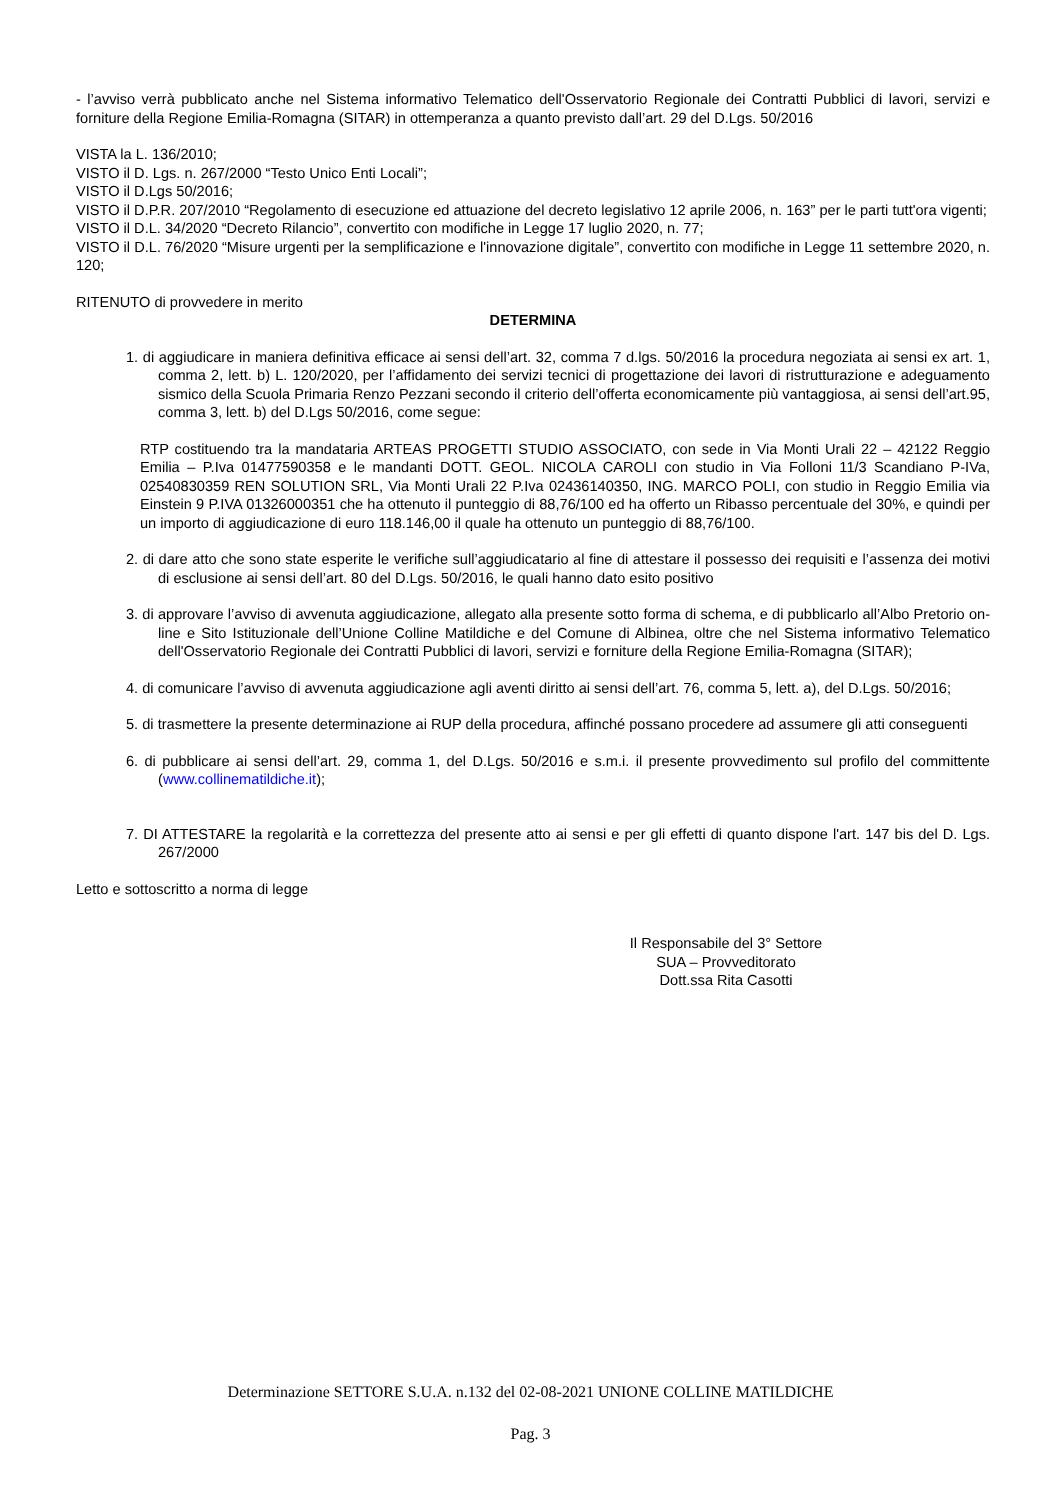- l’avviso verrà pubblicato anche nel Sistema informativo Telematico dell'Osservatorio Regionale dei Contratti Pubblici di lavori, servizi e forniture della Regione Emilia-Romagna (SITAR) in ottemperanza a quanto previsto dall’art. 29 del D.Lgs. 50/2016
VISTA la L. 136/2010;
VISTO il D. Lgs. n. 267/2000 “Testo Unico Enti Locali”;
VISTO il D.Lgs 50/2016;
VISTO il D.P.R. 207/2010 “Regolamento di esecuzione ed attuazione del decreto legislativo 12 aprile 2006, n. 163” per le parti tutt'ora vigenti;
VISTO il D.L. 34/2020 “Decreto Rilancio”, convertito con modifiche in Legge 17 luglio 2020, n. 77;
VISTO il D.L. 76/2020 “Misure urgenti per la semplificazione e l'innovazione digitale”, convertito con modifiche in Legge 11 settembre 2020, n. 120;
RITENUTO di provvedere in merito
DETERMINA
1. di aggiudicare in maniera definitiva efficace ai sensi dell’art. 32, comma 7 d.lgs. 50/2016 la procedura negoziata ai sensi ex art. 1, comma 2, lett. b) L. 120/2020, per l’affidamento dei servizi tecnici di progettazione dei lavori di ristrutturazione e adeguamento sismico della Scuola Primaria Renzo Pezzani secondo il criterio dell’offerta economicamente più vantaggiosa, ai sensi dell’art.95, comma 3, lett. b) del D.Lgs 50/2016, come segue:
RTP costituendo tra la mandataria ARTEAS PROGETTI STUDIO ASSOCIATO, con sede in Via Monti Urali 22 – 42122 Reggio Emilia – P.Iva 01477590358 e le mandanti DOTT. GEOL. NICOLA CAROLI con studio in Via Folloni 11/3 Scandiano P-IVa, 02540830359 REN SOLUTION SRL, Via Monti Urali 22 P.Iva 02436140350, ING. MARCO POLI, con studio in Reggio Emilia via Einstein 9 P.IVA 01326000351 che ha ottenuto il punteggio di 88,76/100 ed ha offerto un Ribasso percentuale del 30%, e quindi per un importo di aggiudicazione di euro 118.146,00 il quale ha ottenuto un punteggio di 88,76/100.
2. di dare atto che sono state esperite le verifiche sull’aggiudicatario al fine di attestare il possesso dei requisiti e l’assenza dei motivi di esclusione ai sensi dell’art. 80 del D.Lgs. 50/2016, le quali hanno dato esito positivo
3. di approvare l’avviso di avvenuta aggiudicazione, allegato alla presente sotto forma di schema, e di pubblicarlo all’Albo Pretorio on-line e Sito Istituzionale dell’Unione Colline Matildiche e del Comune di Albinea, oltre che nel Sistema informativo Telematico dell'Osservatorio Regionale dei Contratti Pubblici di lavori, servizi e forniture della Regione Emilia-Romagna (SITAR);
4. di comunicare l’avviso di avvenuta aggiudicazione agli aventi diritto ai sensi dell’art. 76, comma 5, lett. a), del D.Lgs. 50/2016;
5. di trasmettere la presente determinazione ai RUP della procedura, affinché possano procedere ad assumere gli atti conseguenti
6. di pubblicare ai sensi dell’art. 29, comma 1, del D.Lgs. 50/2016 e s.m.i. il presente provvedimento sul profilo del committente (www.collinematildiche.it);
7. DI ATTESTARE la regolarità e la correttezza del presente atto ai sensi e per gli effetti di quanto dispone l'art. 147 bis del D. Lgs. 267/2000
Letto e sottoscritto a norma di legge
Il Responsabile del 3° Settore
SUA – Provveditorato
Dott.ssa Rita Casotti
Determinazione SETTORE S.U.A. n.132 del 02-08-2021 UNIONE COLLINE MATILDICHE
Pag. 3